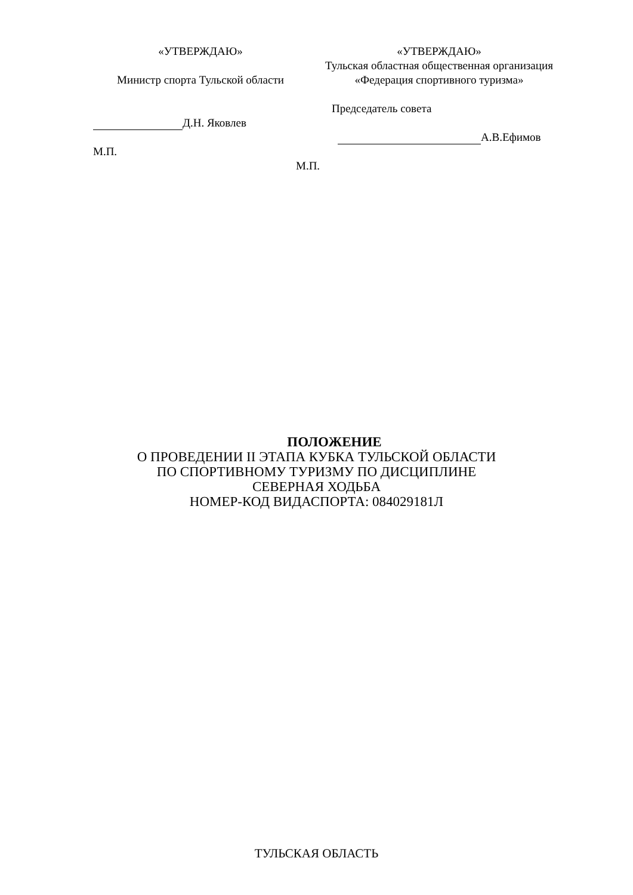«УТВЕРЖДАЮ»
Министр спорта Тульской области
Д.Н. Яковлев
М.П.
«УТВЕРЖДАЮ»
Тульская областная общественная организация
«Федерация спортивного туризма»
Председатель совета
А.В.Ефимов
М.П.
ПОЛОЖЕНИЕ
О ПРОВЕДЕНИИ II ЭТАПА КУБКА ТУЛЬСКОЙ ОБЛАСТИ
ПО СПОРТИВНОМУ ТУРИЗМУ ПО ДИСЦИПЛИНЕ
СЕВЕРНАЯ ХОДЬБА
НОМЕР-КОД ВИДАСПОРТА: 084029181Л
ТУЛЬСКАЯ ОБЛАСТЬ